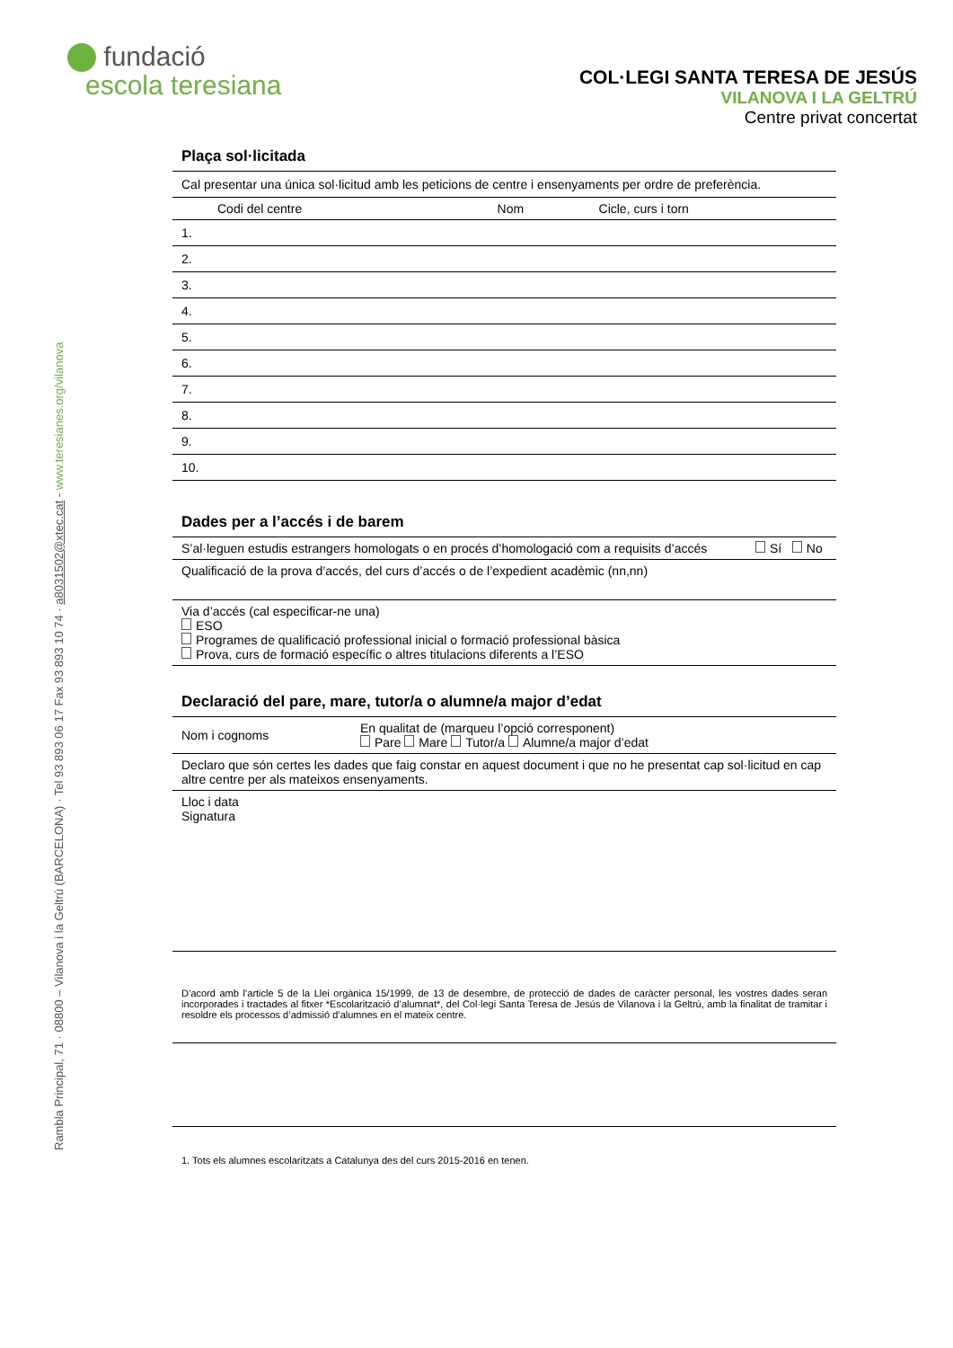Rambla Principal, 71 · 08800 – Vilanova i la Geltrú (BARCELONA) · Tel 93 893 06 17 Fax 93 893 10 74 · a8031502@xtec.cat - www.teresianes.org/vilanova
fundació
escola teresiana
COL·LEGI SANTA TERESA DE JESÚS
VILANOVA I LA GELTRÚ
Centre privat concertat
Plaça sol·licitada
| Cal presentar una única sol·licitud amb les peticions de centre i ensenyaments per ordre de preferència. | | |
| Codi del centre | Nom | Cicle, curs i torn |
| 1. | | |
| 2. | | |
| 3. | | |
| 4. | | |
| 5. | | |
| 6. | | |
| 7. | | |
| 8. | | |
| 9. | | |
| 10. | | |
Dades per a l’accés i de barem
| S’al·leguen estudis estrangers homologats o en procés d’homologació com a requisits d’accés | Sí No |
| Qualificació de la prova d’accés, del curs d’accés o de l’expedient acadèmic (nn,nn) | |
| Via d’accés (cal especificar-ne una) ESO Programes de qualificació professional inicial o formació professional bàsica Prova, curs de formació específic o altres titulacions diferents a l’ESO | |
Declaració del pare, mare, tutor/a o alumne/a major d’edat
| Nom i cognoms | En qualitat de (marqueu l’opció corresponent) Pare Mare Tutor/a Alumne/a major d’edat |
| Declaro que són certes les dades que faig constar en aquest document i que no he presentat cap sol·licitud en cap altre centre per als mateixos ensenyaments. | |
| Lloc i data Signatura | |
D’acord amb l’article 5 de la Llei orgànica 15/1999, de 13 de desembre, de protecció de dades de caràcter personal, les vostres dades seran incorporades i tractades al fitxer *Escolarització d’alumnat*, del Col·legi Santa Teresa de Jesús de Vilanova i la Geltrú, amb la finalitat de tramitar i resoldre els processos d’admissió d’alumnes en el mateix centre.
1. Tots els alumnes escolaritzats a Catalunya des del curs 2015-2016 en tenen.